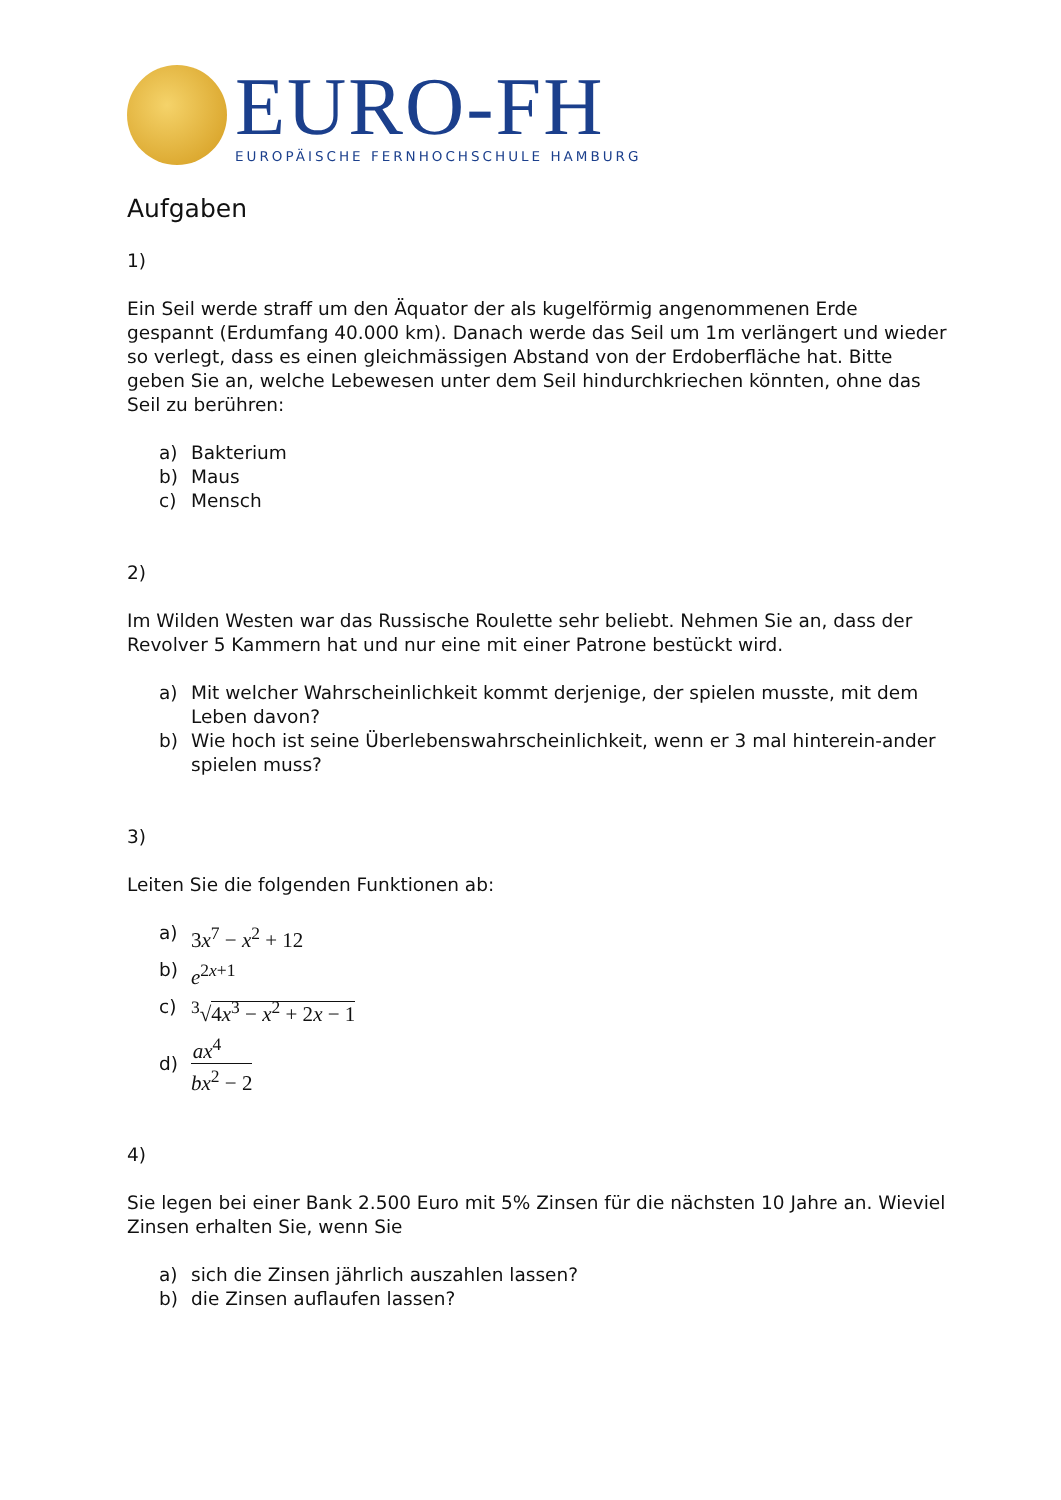EURO-FH
EUROPÄISCHE FERNHOCHSCHULE HAMBURG
Aufgaben
1)
Ein Seil werde straff um den Äquator der als kugelförmig angenommenen Erde gespannt (Erdumfang 40.000 km). Danach werde das Seil um 1m verlängert und wieder so verlegt, dass es einen gleichmässigen Abstand von der Erdoberfläche hat. Bitte geben Sie an, welche Lebewesen unter dem Seil hindurchkriechen könnten, ohne das Seil zu berühren:
a) Bakterium
b) Maus
c) Mensch
2)
Im Wilden Westen war das Russische Roulette sehr beliebt. Nehmen Sie an, dass der Revolver 5 Kammern hat und nur eine mit einer Patrone bestückt wird.
a) Mit welcher Wahrscheinlichkeit kommt derjenige, der spielen musste, mit dem Leben davon?
b) Wie hoch ist seine Überlebenswahrscheinlichkeit, wenn er 3 mal hinterein-ander spielen muss?
3)
Leiten Sie die folgenden Funktionen ab:
a) 3x<sup>7</sup> − x<sup>2</sup> + 12
b) e<sup>2x+1</sup>
c) <sup>3</sup>√4x<sup>3</sup> − x<sup>2</sup> + 2x − 1
d) ax<sup>4</sup> bx<sup>2</sup> − 2
4)
Sie legen bei einer Bank 2.500 Euro mit 5% Zinsen für die nächsten 10 Jahre an. Wieviel Zinsen erhalten Sie, wenn Sie
a) sich die Zinsen jährlich auszahlen lassen?
b) die Zinsen auflaufen lassen?